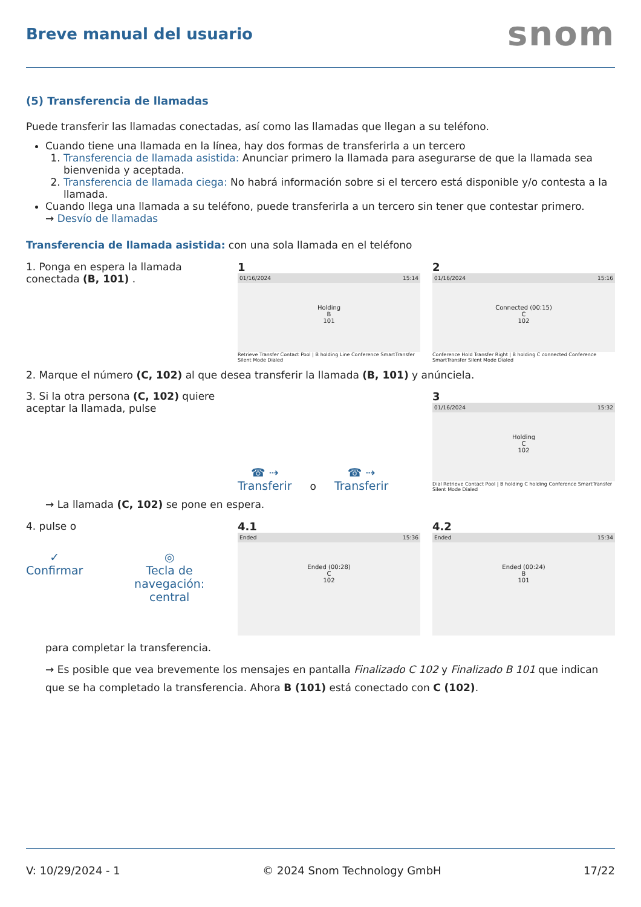Breve manual del usuario
snom
(5) Transferencia de llamadas
Puede transferir las llamadas conectadas, así como las llamadas que llegan a su teléfono.
Cuando tiene una llamada en la línea, hay dos formas de transferirla a un tercero
1. Transferencia de llamada asistida: Anunciar primero la llamada para asegurarse de que la llamada sea bienvenida y aceptada.
2. Transferencia de llamada ciega: No habrá información sobre si el tercero está disponible y/o contesta a la llamada.
Cuando llega una llamada a su teléfono, puede transferirla a un tercero sin tener que contestar primero.
→ Desvío de llamadas
Transferencia de llamada asistida: con una sola llamada en el teléfono
1. Ponga en espera la llamada conectada (B, 101) .
1
01/16/2024 15:14
Holding
B
101
Retrieve Transfer Contact Pool | B holding Line Conference SmartTransfer Silent Mode Dialed
2
01/16/2024 15:16
Connected (00:15)
C
102
Conference Hold Transfer Right | B holding C connected Conference SmartTransfer Silent Mode Dialed
2. Marque el número (C, 102) al que desea transferir la llamada (B, 101) y anúnciela.
3. Si la otra persona (C, 102) quiere aceptar la llamada, pulse
☎ ⇢
Transferir
o
☎ ⇢
Transferir
3
01/16/2024 15:32
Holding
C
102
Dial Retrieve Contact Pool | B holding C holding Conference SmartTransfer Silent Mode Dialed
→ La llamada (C, 102) se pone en espera.
4. pulse o
✓
Confirmar
◎
Tecla de navegación: central
4.1
Ended 15:36
Ended (00:28)
C
102
4.2
Ended 15:34
Ended (00:24)
B
101
para completar la transferencia.
→ Es posible que vea brevemente los mensajes en pantalla Finalizado C 102 y Finalizado B 101 que indican que se ha completado la transferencia. Ahora B (101) está conectado con C (102).
V: 10/29/2024 - 1 © 2024 Snom Technology GmbH 17/22